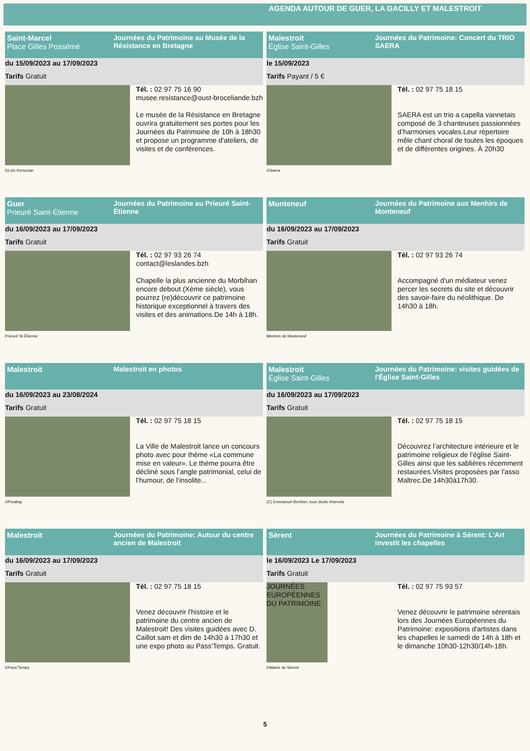AGENDA AUTOUR DE GUER, LA GACILLY ET MALESTROIT
Saint-Marcel
Place Gilles Possémé
Journées du Patrimoine au Musée de la Résistance en Bretagne
du 15/09/2023 au 17/09/2023
Tarifs Gratuit
©Loïc Kersuzan
Tél. : 02 97 75 16 90
musee.resistance@oust-broceliande.bzh
Le musée de la Résistance en Bretagne ouvrira gratuitement ses portes pour les Journées du Patrimoine de 10h à 18h30 et propose un programme d'ateliers, de visites et de conférences.
Malestroit
Église Saint-Gilles
Journées du Patrimoine: Concert du TRIO SAERA
le 15/09/2023
Tarifs Payant / 5 €
©Saera
Tél. : 02 97 75 18 15
SAERA est un trio a capella vannetais composé de 3 chanteuses passionnées d’harmonies vocales.Leur répertoire mêle chant choral de toutes les époques et de différentes origines. À 20h30
Guer
Prieuré Saint-Étienne
Journées du Patrimoine au Prieuré Saint-Étienne
du 16/09/2023 au 17/09/2023
Tarifs Gratuit
Prieuré St-Étienne
Tél. : 02 97 93 26 74
contact@leslandes.bzh
Chapelle la plus ancienne du Morbihan encore debout (Xème siècle), vous pourrez (re)découvrir ce patrimoine historique exceptionnel à travers des visites et des animations.De 14h à 18h.
Monteneuf Journées du Patrimoine aux Menhirs de Monteneuf
du 16/09/2023 au 17/09/2023
Tarifs Gratuit
Menhirs de Monteneuf
Tél. : 02 97 93 26 74
Accompagné d'un médiateur venez percer les secrets du site et découvrir des savoir-faire du néolithique. De 14h30 à 18h.
Malestroit Malestroit en photos
du 16/09/2023 au 23/08/2024
Tarifs Gratuit
©Pixabay
Tél. : 02 97 75 18 15
La Ville de Malestroit lance un concours photo avec pour thème «La commune mise en valeur». Le thème pourra être décliné sous l’angle patrimonial, celui de l’humour, de l’insolite...
Malestroit
Église Saint-Gilles
Journées du Patrimoine: visites guidées de l'Église Saint-Gilles
du 16/09/2023 au 17/09/2023
Tarifs Gratuit
(C) Emmanuel Berthier, tous droits réservés
Tél. : 02 97 75 18 15
Découvrez l’architecture intérieure et le patrimoine religieux de l’église Saint-Gilles ainsi que les sablières récemment restaurées.Visites proposées par l'asso Maltrec.De 14h30à17h30.
Malestroit Journées du Patrimoine: Autour du centre ancien de Malestroit
du 16/09/2023 au 17/09/2023
Tarifs Gratuit
©Pass'Temps
Tél. : 02 97 75 18 15
Venez découvrir l'histoire et le patrimoine du centre ancien de Malestroit! Des visites guidées avec D. Caillot sam et dim de 14h30 à 17h30 et une expo photo au Pass'Temps. Gratuit.
Sérent Journées du Patrimoine à Sérent: L'Art investit les chapelles
le 16/09/2023 Le 17/09/2023
Tarifs Gratuit
JOURNÉES EUROPÉENNES DU PATRIMOINE
©Mairie de Sérent
Tél. : 02 97 75 93 57
Venez découvrir le patrimoine sérentais lors des Journées Européennes du Patrimoine: expositions d'artistes dans les chapelles le samedi de 14h à 18h et le dimanche 10h30-12h30/14h-18h.
5